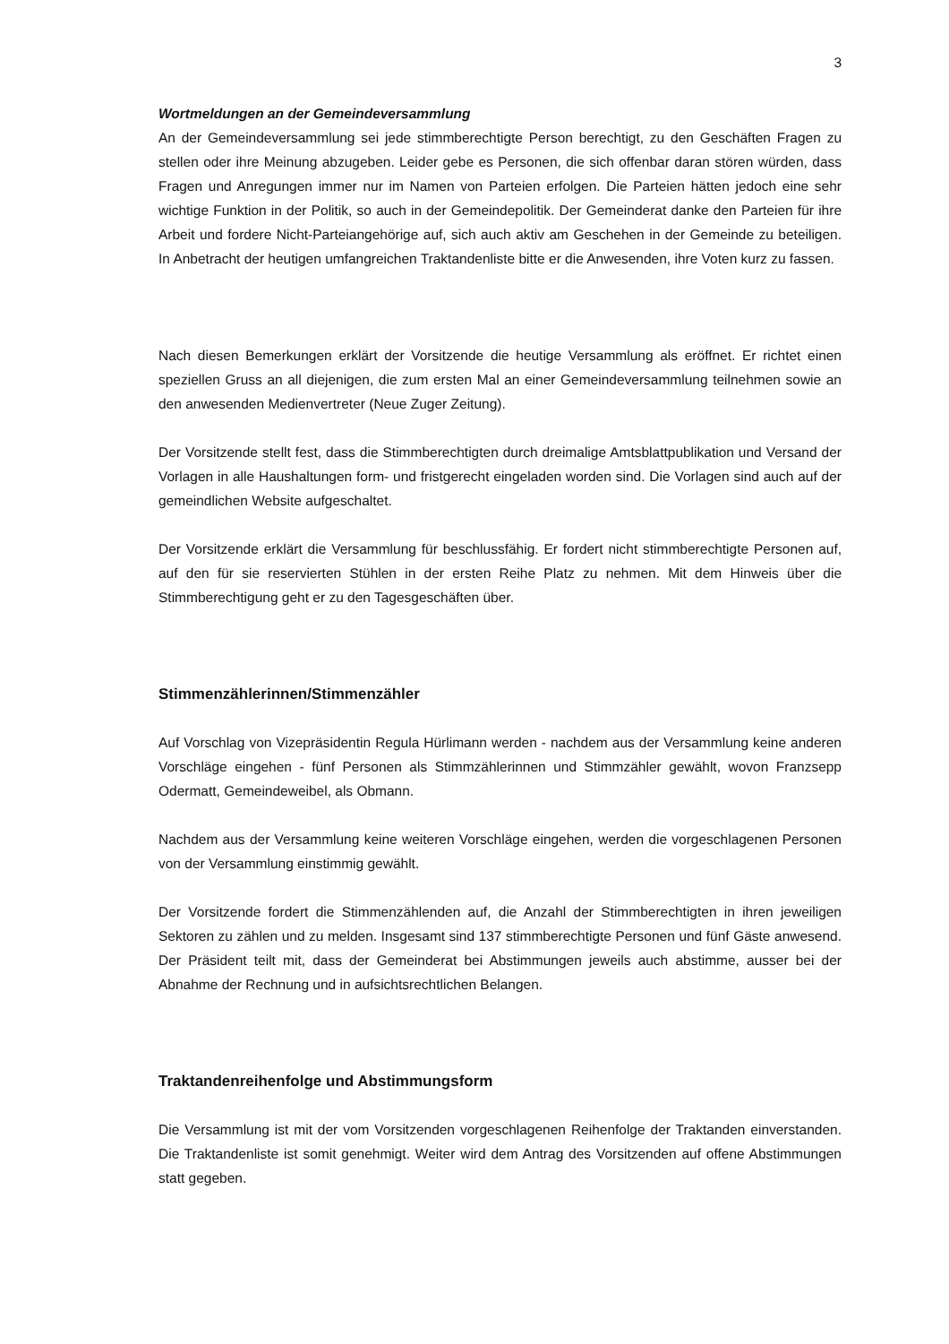3
Wortmeldungen an der Gemeindeversammlung
An der Gemeindeversammlung sei jede stimmberechtigte Person berechtigt, zu den Geschäften Fragen zu stellen oder ihre Meinung abzugeben. Leider gebe es Personen, die sich offenbar daran stören würden, dass Fragen und Anregungen immer nur im Namen von Parteien erfolgen. Die Parteien hätten jedoch eine sehr wichtige Funktion in der Politik, so auch in der Gemeindepolitik. Der Gemeinderat danke den Parteien für ihre Arbeit und fordere Nicht-Parteiangehörige auf, sich auch aktiv am Geschehen in der Gemeinde zu beteiligen. In Anbetracht der heutigen umfangreichen Traktandenliste bitte er die Anwesenden, ihre Voten kurz zu fassen.
Nach diesen Bemerkungen erklärt der Vorsitzende die heutige Versammlung als eröffnet. Er richtet einen speziellen Gruss an all diejenigen, die zum ersten Mal an einer Gemeindeversammlung teilnehmen sowie an den anwesenden Medienvertreter (Neue Zuger Zeitung).
Der Vorsitzende stellt fest, dass die Stimmberechtigten durch dreimalige Amtsblattpublikation und Versand der Vorlagen in alle Haushaltungen form- und fristgerecht eingeladen worden sind. Die Vorlagen sind auch auf der gemeindlichen Website aufgeschaltet.
Der Vorsitzende erklärt die Versammlung für beschlussfähig. Er fordert nicht stimmberechtigte Personen auf, auf den für sie reservierten Stühlen in der ersten Reihe Platz zu nehmen. Mit dem Hinweis über die Stimmberechtigung geht er zu den Tagesgeschäften über.
Stimmenzählerinnen/Stimmenzähler
Auf Vorschlag von Vizepräsidentin Regula Hürlimann werden - nachdem aus der Versammlung keine anderen Vorschläge eingehen - fünf Personen als Stimmzählerinnen und Stimmzähler gewählt, wovon Franzsepp Odermatt, Gemeindeweibel, als Obmann.
Nachdem aus der Versammlung keine weiteren Vorschläge eingehen, werden die vorgeschlagenen Personen von der Versammlung einstimmig gewählt.
Der Vorsitzende fordert die Stimmenzählenden auf, die Anzahl der Stimmberechtigten in ihren jeweiligen Sektoren zu zählen und zu melden. Insgesamt sind 137 stimmberechtigte Personen und fünf Gäste anwesend. Der Präsident teilt mit, dass der Gemeinderat bei Abstimmungen jeweils auch abstimme, ausser bei der Abnahme der Rechnung und in aufsichtsrechtlichen Belangen.
Traktandenreihenfolge und Abstimmungsform
Die Versammlung ist mit der vom Vorsitzenden vorgeschlagenen Reihenfolge der Traktanden einverstanden. Die Traktandenliste ist somit genehmigt. Weiter wird dem Antrag des Vorsitzenden auf offene Abstimmungen statt gegeben.